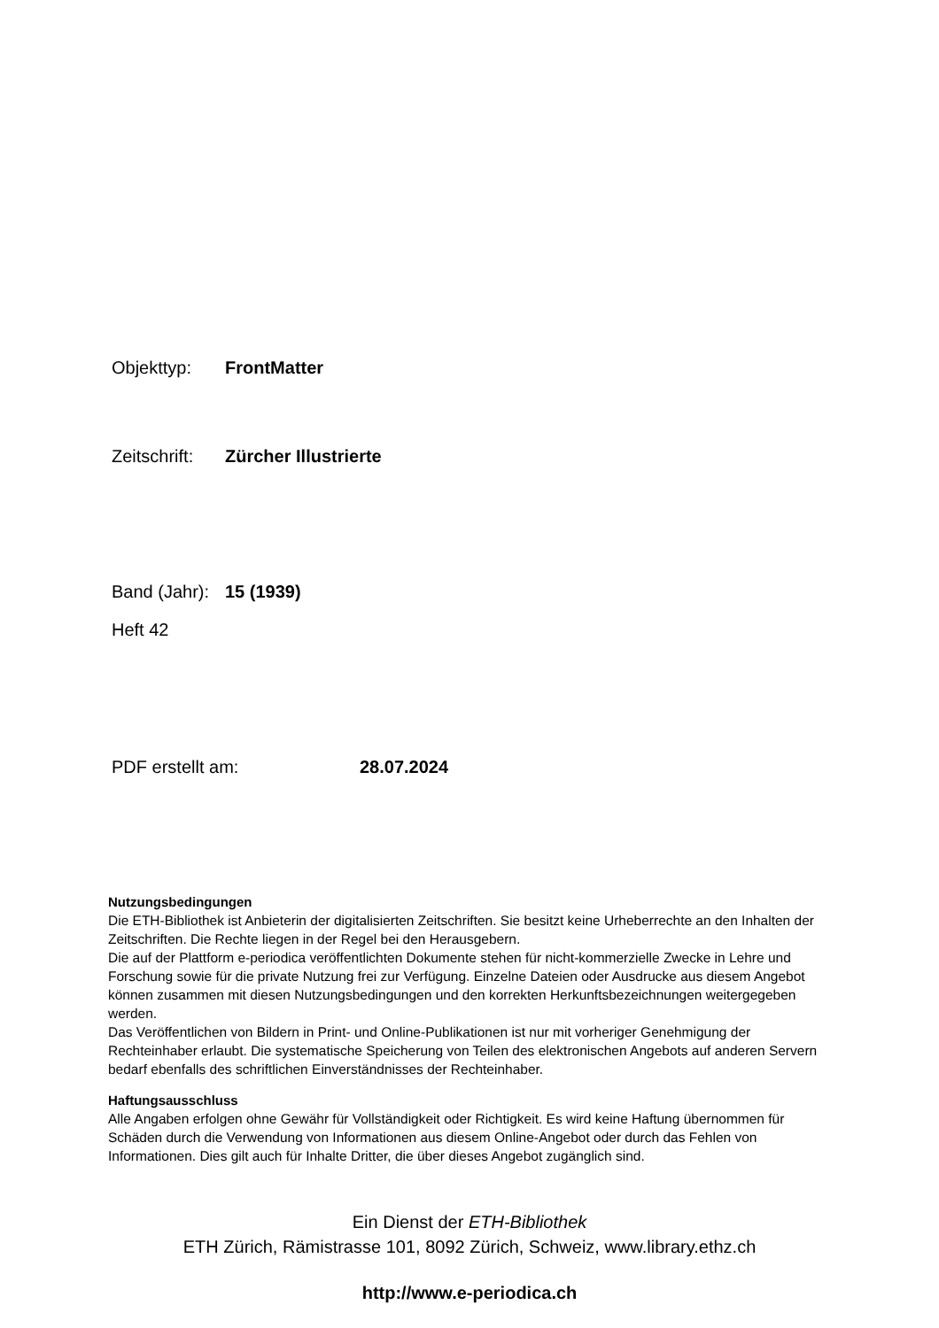Objekttyp: FrontMatter
Zeitschrift: Zürcher Illustrierte
Band (Jahr): 15 (1939)
Heft 42
PDF erstellt am: 28.07.2024
Nutzungsbedingungen
Die ETH-Bibliothek ist Anbieterin der digitalisierten Zeitschriften. Sie besitzt keine Urheberrechte an den Inhalten der Zeitschriften. Die Rechte liegen in der Regel bei den Herausgebern.
Die auf der Plattform e-periodica veröffentlichten Dokumente stehen für nicht-kommerzielle Zwecke in Lehre und Forschung sowie für die private Nutzung frei zur Verfügung. Einzelne Dateien oder Ausdrucke aus diesem Angebot können zusammen mit diesen Nutzungsbedingungen und den korrekten Herkunftsbezeichnungen weitergegeben werden.
Das Veröffentlichen von Bildern in Print- und Online-Publikationen ist nur mit vorheriger Genehmigung der Rechteinhaber erlaubt. Die systematische Speicherung von Teilen des elektronischen Angebots auf anderen Servern bedarf ebenfalls des schriftlichen Einverständnisses der Rechteinhaber.
Haftungsausschluss
Alle Angaben erfolgen ohne Gewähr für Vollständigkeit oder Richtigkeit. Es wird keine Haftung übernommen für Schäden durch die Verwendung von Informationen aus diesem Online-Angebot oder durch das Fehlen von Informationen. Dies gilt auch für Inhalte Dritter, die über dieses Angebot zugänglich sind.
Ein Dienst der ETH-Bibliothek
ETH Zürich, Rämistrasse 101, 8092 Zürich, Schweiz, www.library.ethz.ch
http://www.e-periodica.ch